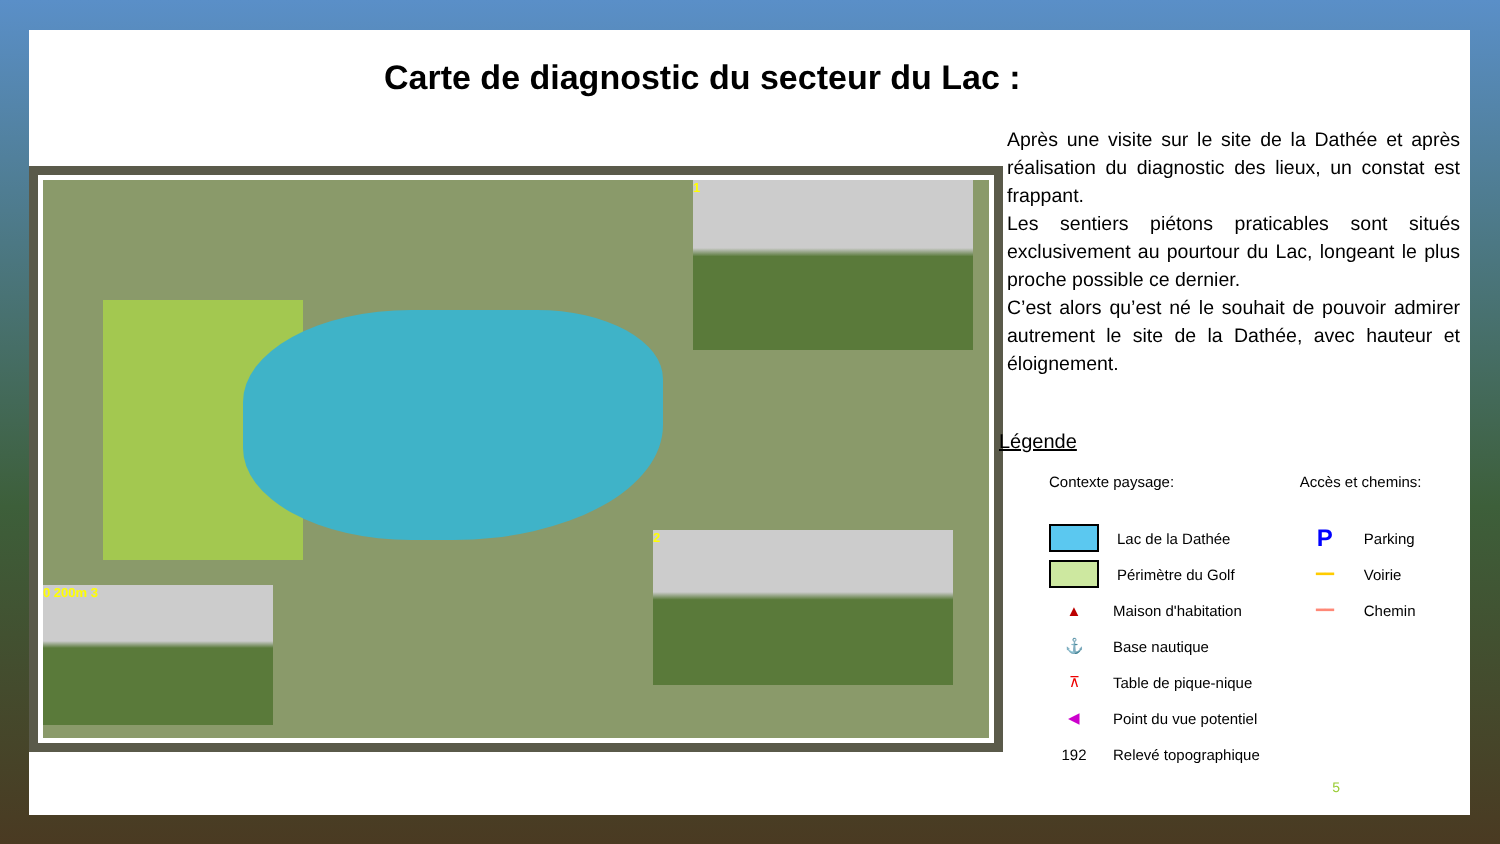Carte de diagnostic du secteur du Lac :
1
2
0 200m 3
Après une visite sur le site de la Dathée et après réalisation du diagnostic des lieux, un constat est frappant.
Les sentiers piétons praticables sont situés exclusivement au pourtour du Lac, longeant le plus proche possible ce dernier.
C’est alors qu’est né le souhait de pouvoir admirer autrement le site de la Dathée, avec hauteur et éloignement.
Légende
Contexte paysage:
Lac de la Dathée
Périmètre du Golf
▲
Maison d'habitation
⚓
Base nautique
⊼
Table de pique-nique
◀
Point du vue potentiel
192
Relevé topographique
Accès et chemins:
P
Parking
━━
Voirie
━━
Chemin
5